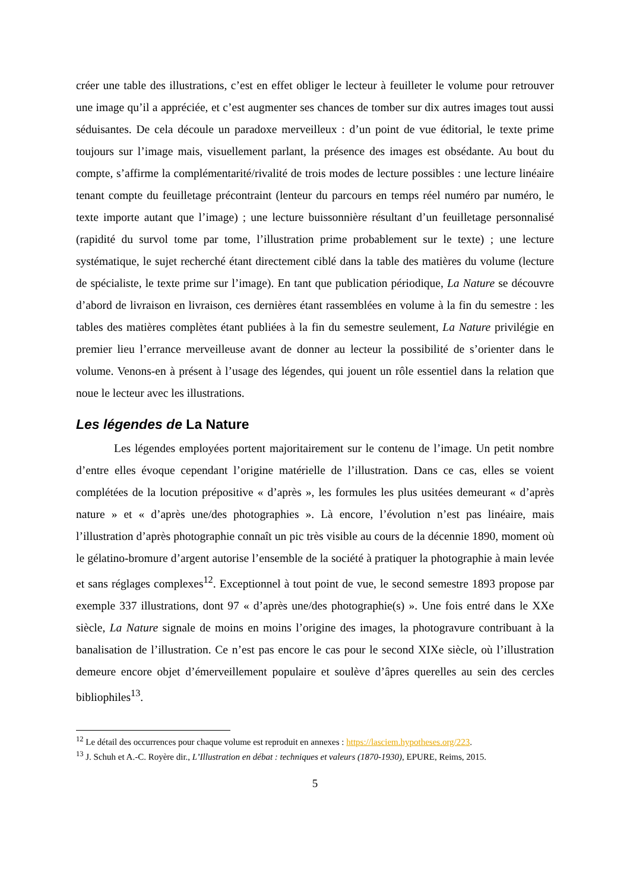créer une table des illustrations, c’est en effet obliger le lecteur à feuilleter le volume pour retrouver une image qu’il a appréciée, et c’est augmenter ses chances de tomber sur dix autres images tout aussi séduisantes. De cela découle un paradoxe merveilleux : d’un point de vue éditorial, le texte prime toujours sur l’image mais, visuellement parlant, la présence des images est obsédante. Au bout du compte, s’affirme la complémentarité/rivalité de trois modes de lecture possibles : une lecture linéaire tenant compte du feuilletage précontraint (lenteur du parcours en temps réel numéro par numéro, le texte importe autant que l’image) ; une lecture buissonnière résultant d’un feuilletage personnalisé (rapidité du survol tome par tome, l’illustration prime probablement sur le texte) ; une lecture systématique, le sujet recherché étant directement ciblé dans la table des matières du volume (lecture de spécialiste, le texte prime sur l’image). En tant que publication périodique, La Nature se découvre d’abord de livraison en livraison, ces dernières étant rassemblées en volume à la fin du semestre : les tables des matières complètes étant publiées à la fin du semestre seulement, La Nature privilégie en premier lieu l’errance merveilleuse avant de donner au lecteur la possibilité de s’orienter dans le volume. Venons-en à présent à l’usage des légendes, qui jouent un rôle essentiel dans la relation que noue le lecteur avec les illustrations.
Les légendes de La Nature
Les légendes employées portent majoritairement sur le contenu de l’image. Un petit nombre d’entre elles évoque cependant l’origine matérielle de l’illustration. Dans ce cas, elles se voient complétées de la locution prépositive « d’après », les formules les plus usitées demeurant « d’après nature » et « d’après une/des photographies ». Là encore, l’évolution n’est pas linéaire, mais l’illustration d’après photographie connaît un pic très visible au cours de la décennie 1890, moment où le gélatino-bromure d’argent autorise l’ensemble de la société à pratiquer la photographie à main levée et sans réglages complexes<sup>12</sup>. Exceptionnel à tout point de vue, le second semestre 1893 propose par exemple 337 illustrations, dont 97 « d’après une/des photographie(s) ». Une fois entré dans le XXe siècle, La Nature signale de moins en moins l’origine des images, la photogravure contribuant à la banalisation de l’illustration. Ce n’est pas encore le cas pour le second XIXe siècle, où l’illustration demeure encore objet d’émerveillement populaire et soulève d’âpres querelles au sein des cercles bibliophiles<sup>13</sup>.
<sup>12</sup> Le détail des occurrences pour chaque volume est reproduit en annexes : https://lasciem.hypotheses.org/223.
<sup>13</sup> J. Schuh et A.-C. Royère dir., L’Illustration en débat : techniques et valeurs (1870-1930), EPURE, Reims, 2015.
5